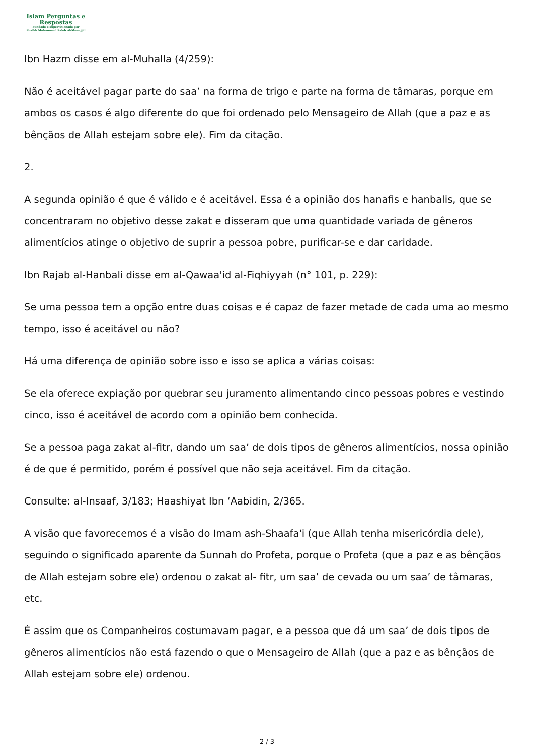Islam Perguntas e
Respostas
Fundado e supervisionado por
Shaikh Muhammad Saleh Al-Munajjid
Ibn Hazm disse em al-Muhalla (4/259):
Não é aceitável pagar parte do saa’ na forma de trigo e parte na forma de tâmaras, porque em ambos os casos é algo diferente do que foi ordenado pelo Mensageiro de Allah (que a paz e as bênçãos de Allah estejam sobre ele). Fim da citação.
2.
A segunda opinião é que é válido e é aceitável. Essa é a opinião dos hanafis e hanbalis, que se concentraram no objetivo desse zakat e disseram que uma quantidade variada de gêneros alimentícios atinge o objetivo de suprir a pessoa pobre, purificar-se e dar caridade.
Ibn Rajab al-Hanbali disse em al-Qawaa'id al-Fiqhiyyah (n° 101, p. 229):
Se uma pessoa tem a opção entre duas coisas e é capaz de fazer metade de cada uma ao mesmo tempo, isso é aceitável ou não?
Há uma diferença de opinião sobre isso e isso se aplica a várias coisas:
Se ela oferece expiação por quebrar seu juramento alimentando cinco pessoas pobres e vestindo cinco, isso é aceitável de acordo com a opinião bem conhecida.
Se a pessoa paga zakat al-fitr, dando um saa’ de dois tipos de gêneros alimentícios, nossa opinião é de que é permitido, porém é possível que não seja aceitável. Fim da citação.
Consulte: al-Insaaf, 3/183; Haashiyat Ibn ‘Aabidin, 2/365.
A visão que favorecemos é a visão do Imam ash-Shaafa'i (que Allah tenha misericórdia dele), seguindo o significado aparente da Sunnah do Profeta, porque o Profeta (que a paz e as bênçãos de Allah estejam sobre ele) ordenou o zakat al- fitr, um saa’ de cevada ou um saa’ de tâmaras, etc.
É assim que os Companheiros costumavam pagar, e a pessoa que dá um saa’ de dois tipos de gêneros alimentícios não está fazendo o que o Mensageiro de Allah (que a paz e as bênçãos de Allah estejam sobre ele) ordenou.
2 / 3